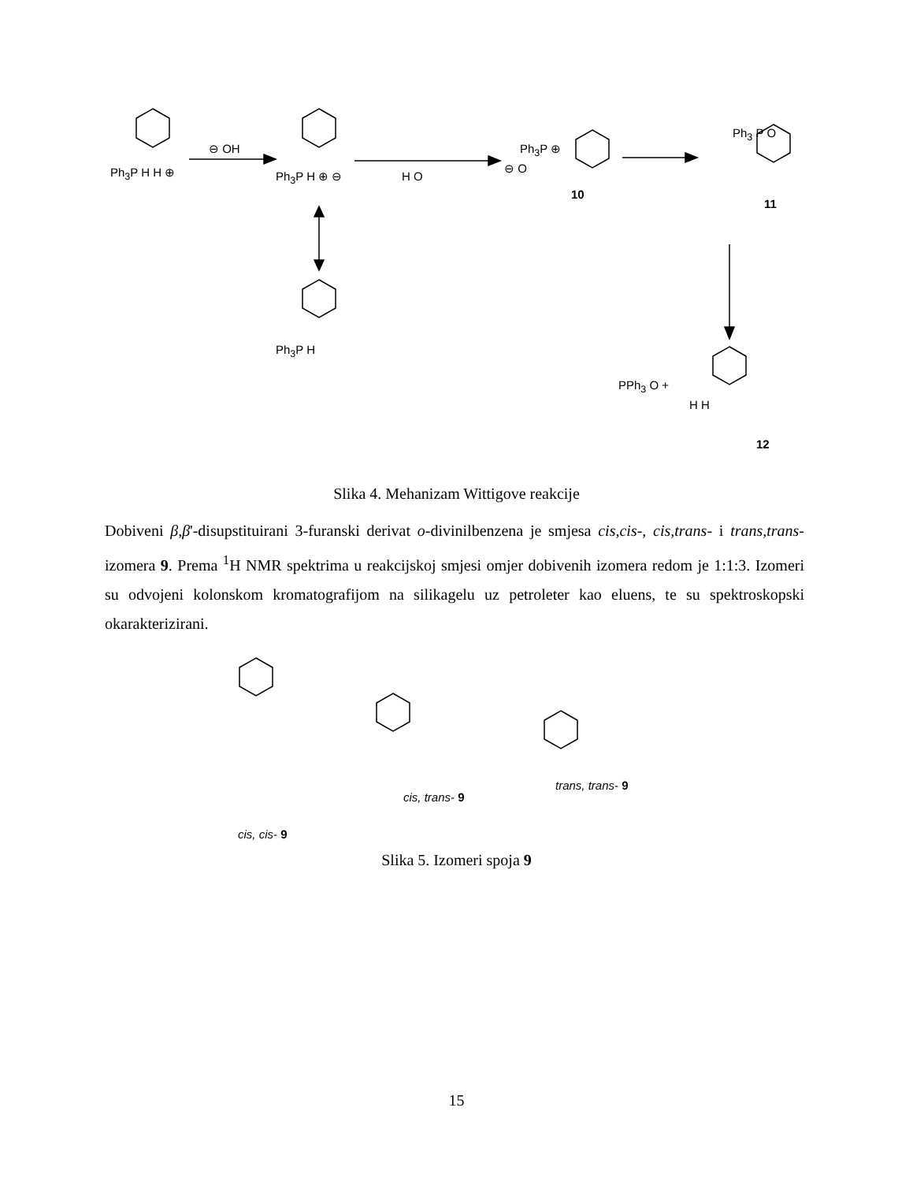Ph<sub>3</sub>P H H ⊕
⊖ OH
Ph<sub>3</sub>P H ⊕ ⊖ H O
Ph<sub>3</sub>P ⊕
⊖ O
10
Ph<sub>3</sub> P O
11
Ph<sub>3</sub>P H
PPh<sub>3</sub> O +
H H
12
Slika 4. Mehanizam Wittigove reakcije
Dobiveni β,β'-disupstituirani 3-furanski derivat o-divinilbenzena je smjesa cis,cis-, cis,trans- i trans,trans- izomera 9. Prema <sup>1</sup>H NMR spektrima u reakcijskoj smjesi omjer dobivenih izomera redom je 1:1:3. Izomeri su odvojeni kolonskom kromatografijom na silikagelu uz petroleter kao eluens, te su spektroskopski okarakterizirani.
cis, cis- 9
cis, trans- 9
trans, trans- 9
Slika 5. Izomeri spoja 9
15